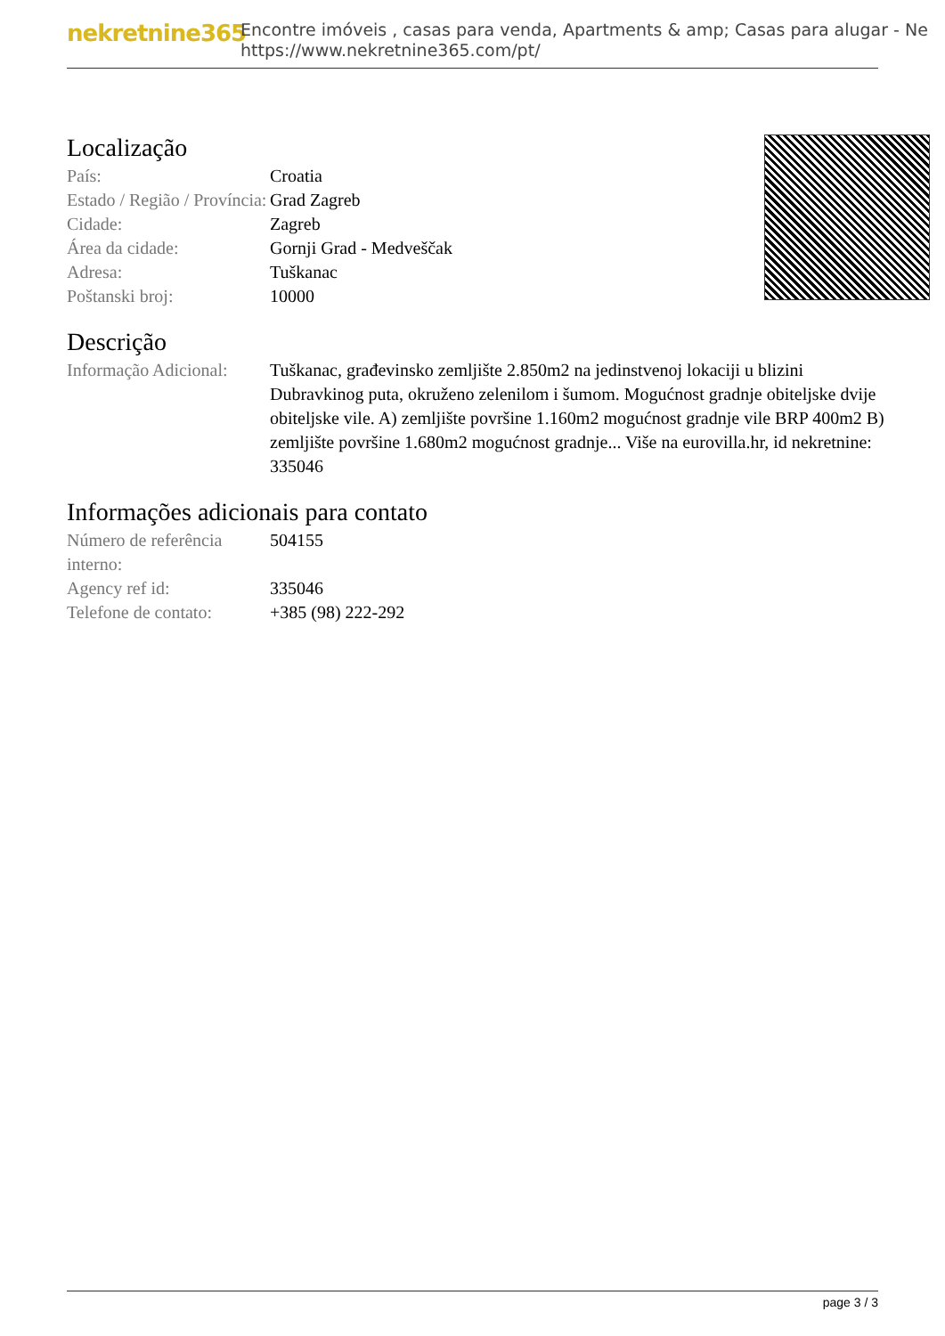nekretnine365
Encontre imóveis , casas para venda, Apartments & amp; Casas para alugar - Ne
https://www.nekretnine365.com/pt/
Localização
| País: | Croatia |
| Estado / Região / Província: | Grad Zagreb |
| Cidade: | Zagreb |
| Área da cidade: | Gornji Grad - Medveščak |
| Adresa: | Tuškanac |
| Poštanski broj: | 10000 |
Descrição
| Informação Adicional: | Tuškanac, građevinsko zemljište 2.850m2 na jedinstvenoj lokaciji u blizini Dubravkinog puta, okruženo zelenilom i šumom. Mogućnost gradnje obiteljske dvije obiteljske vile. A) zemljište površine 1.160m2 mogućnost gradnje vile BRP 400m2 B) zemljište površine 1.680m2 mogućnost gradnje... Više na eurovilla.hr, id nekretnine: 335046 |
Informações adicionais para contato
| Número de referência interno: | 504155 |
| Agency ref id: | 335046 |
| Telefone de contato: | +385 (98) 222-292 |
page 3 / 3